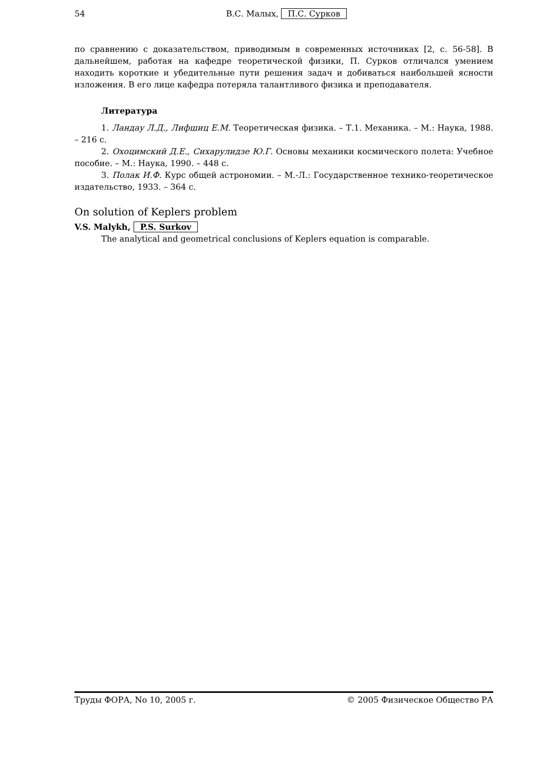54 В.С. Малых, П.С. Сурков
по сравнению с доказательством, приводимым в современных источниках [2, с. 56-58]. В дальнейшем, работая на кафедре теоретической физики, П. Сурков отличался умением находить короткие и убедительные пути решения задач и добиваться наибольшей ясности изложения. В его лице кафедра потеряла талантливого физика и преподавателя.
Литература
1. Ландау Л.Д., Лифшиц Е.М. Теоретическая физика. – Т.1. Механика. – М.: Наука, 1988. – 216 с.
2. Охоцимский Д.Е., Сихарулидзе Ю.Г. Основы механики космического полета: Учебное пособие. – М.: Наука, 1990. – 448 с.
3. Полак И.Ф. Курс общей астрономии. – М.-Л.: Государственное технико-теоретическое издательство, 1933. – 364 с.
On solution of Keplers problem
V.S. Malykh, P.S. Surkov
The analytical and geometrical conclusions of Keplers equation is comparable.
Труды ФОРА, No 10, 2005 г. © 2005 Физическое Общество РА